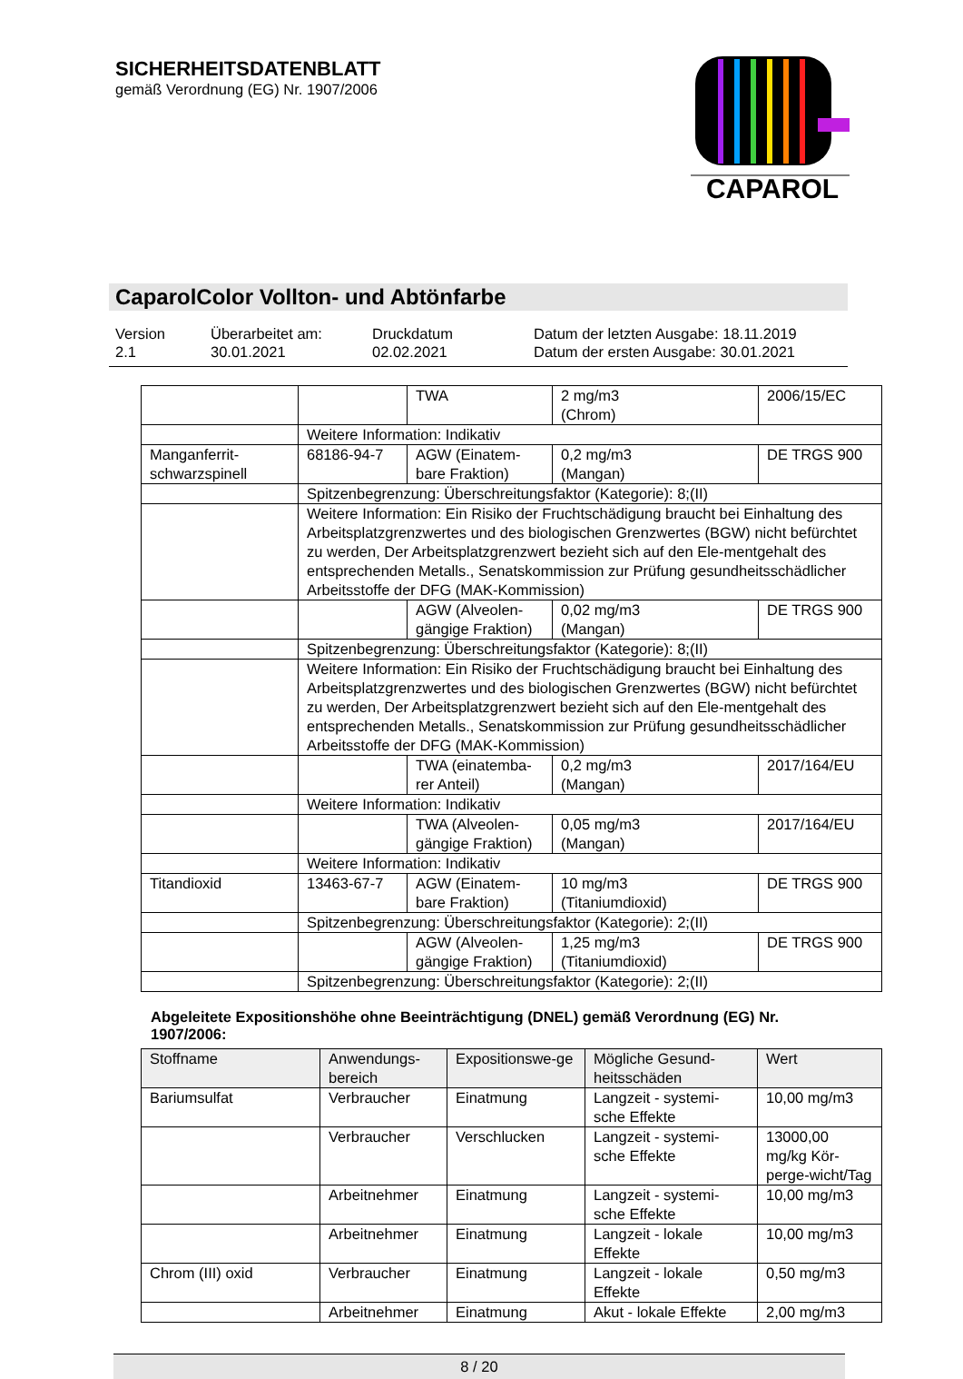SICHERHEITSDATENBLATT
gemäß Verordnung (EG) Nr. 1907/2006
CAPAROL
CaparolColor Vollton- und Abtönfarbe
Version
2.1
Überarbeitet am:
30.01.2021
Druckdatum
02.02.2021
Datum der letzten Ausgabe: 18.11.2019
Datum der ersten Ausgabe: 30.01.2021
| | | TWA | 2 mg/m3 (Chrom) | 2006/15/EC |
| | Weitere Information: Indikativ | | | |
| Manganferrit-schwarzspinell | 68186-94-7 | AGW (Einatem-bare Fraktion) | 0,2 mg/m3 (Mangan) | DE TRGS 900 |
| | Spitzenbegrenzung: Überschreitungsfaktor (Kategorie): 8;(II) | | | |
| | Weitere Information: Ein Risiko der Fruchtschädigung braucht bei Einhaltung des Arbeitsplatzgrenzwertes und des biologischen Grenzwertes (BGW) nicht befürchtet zu werden, Der Arbeitsplatzgrenzwert bezieht sich auf den Ele-mentgehalt des entsprechenden Metalls., Senatskommission zur Prüfung gesundheitsschädlicher Arbeitsstoffe der DFG (MAK-Kommission) | | | |
| | | AGW (Alveolen-gängige Fraktion) | 0,02 mg/m3 (Mangan) | DE TRGS 900 |
| | Spitzenbegrenzung: Überschreitungsfaktor (Kategorie): 8;(II) | | | |
| | Weitere Information: Ein Risiko der Fruchtschädigung braucht bei Einhaltung des Arbeitsplatzgrenzwertes und des biologischen Grenzwertes (BGW) nicht befürchtet zu werden, Der Arbeitsplatzgrenzwert bezieht sich auf den Ele-mentgehalt des entsprechenden Metalls., Senatskommission zur Prüfung gesundheitsschädlicher Arbeitsstoffe der DFG (MAK-Kommission) | | | |
| | | TWA (einatemba-rer Anteil) | 0,2 mg/m3 (Mangan) | 2017/164/EU |
| | Weitere Information: Indikativ | | | |
| | | TWA (Alveolen-gängige Fraktion) | 0,05 mg/m3 (Mangan) | 2017/164/EU |
| | Weitere Information: Indikativ | | | |
| Titandioxid | 13463-67-7 | AGW (Einatem-bare Fraktion) | 10 mg/m3 (Titaniumdioxid) | DE TRGS 900 |
| | Spitzenbegrenzung: Überschreitungsfaktor (Kategorie): 2;(II) | | | |
| | | AGW (Alveolen-gängige Fraktion) | 1,25 mg/m3 (Titaniumdioxid) | DE TRGS 900 |
| | Spitzenbegrenzung: Überschreitungsfaktor (Kategorie): 2;(II) | | | |
Abgeleitete Expositionshöhe ohne Beeinträchtigung (DNEL) gemäß Verordnung (EG) Nr. 1907/2006:
| Stoffname | Anwendungs-bereich | Expositionswe-ge | Mögliche Gesund-heitsschäden | Wert |
| Bariumsulfat | Verbraucher | Einatmung | Langzeit - systemi-sche Effekte | 10,00 mg/m3 |
| | Verbraucher | Verschlucken | Langzeit - systemi-sche Effekte | 13000,00 mg/kg Kör-perge-wicht/Tag |
| | Arbeitnehmer | Einatmung | Langzeit - systemi-sche Effekte | 10,00 mg/m3 |
| | Arbeitnehmer | Einatmung | Langzeit - lokale Effekte | 10,00 mg/m3 |
| Chrom (III) oxid | Verbraucher | Einatmung | Langzeit - lokale Effekte | 0,50 mg/m3 |
| | Arbeitnehmer | Einatmung | Akut - lokale Effekte | 2,00 mg/m3 |
8 / 20